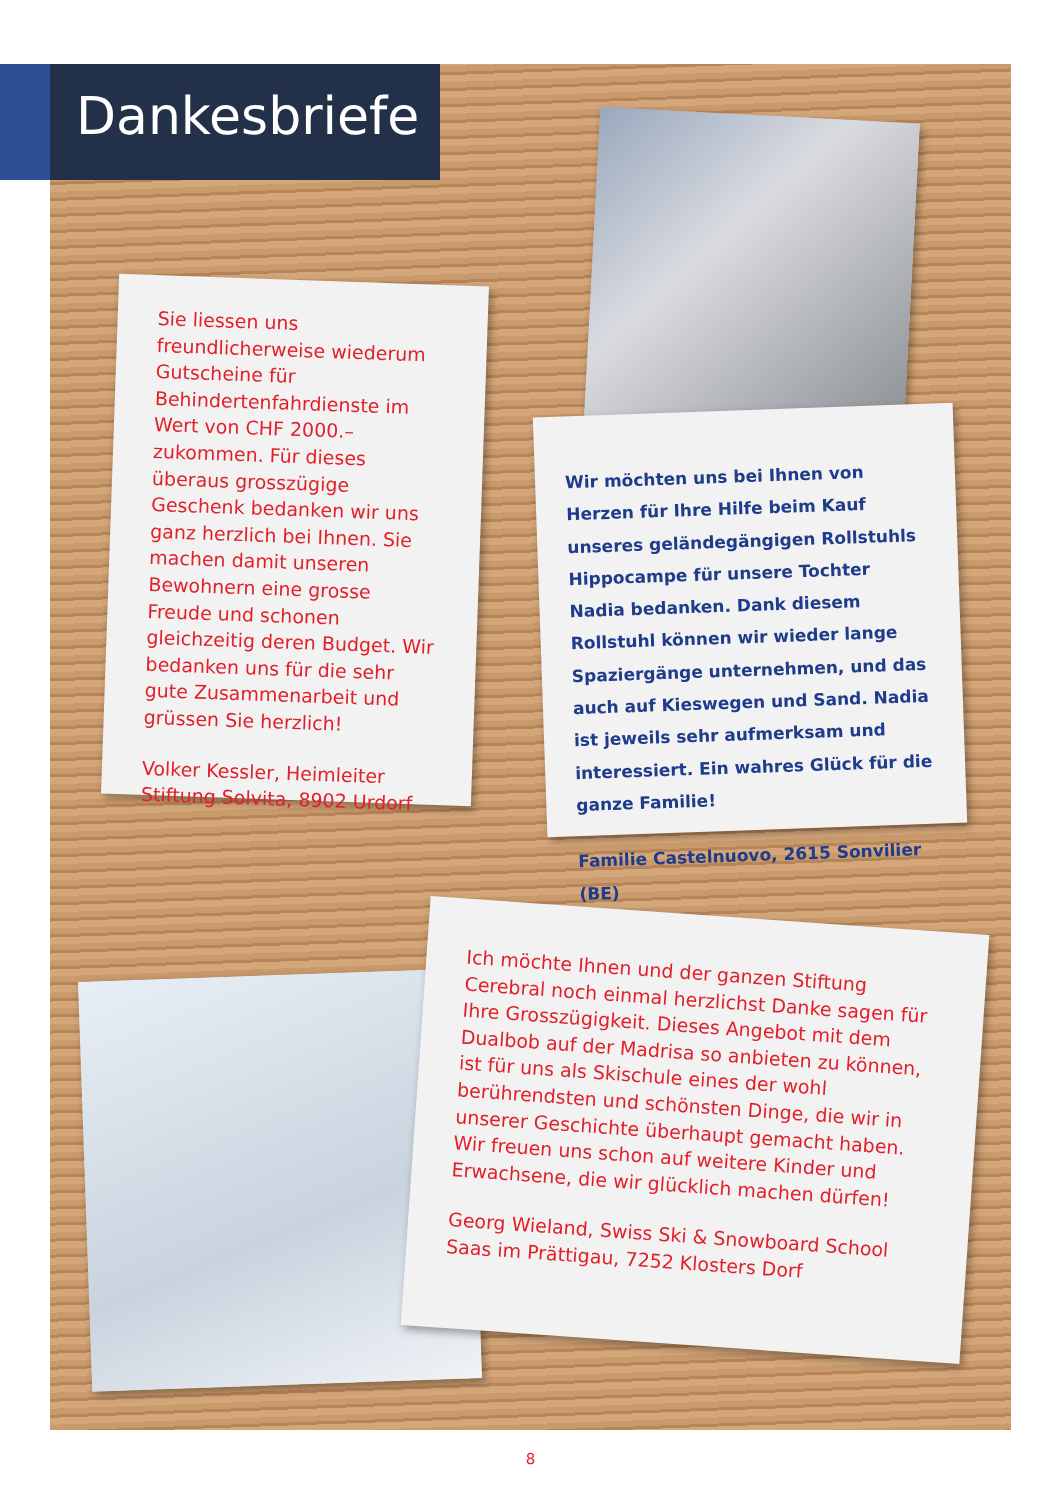Dankesbriefe
Sie liessen uns freundlicherweise wiederum Gutscheine für Behindertenfahrdienste im Wert von CHF 2000.– zukommen. Für dieses überaus grosszügige Geschenk bedanken wir uns ganz herzlich bei Ihnen. Sie machen damit unseren Bewohnern eine grosse Freude und schonen gleichzeitig deren Budget. Wir bedanken uns für die sehr gute Zusammenarbeit und grüssen Sie herzlich!
Volker Kessler, Heimleiter
Stiftung Solvita, 8902 Urdorf
Wir möchten uns bei Ihnen von Herzen für Ihre Hilfe beim Kauf unseres geländegängigen Rollstuhls Hippocampe für unsere Tochter Nadia bedanken. Dank diesem Rollstuhl können wir wieder lange Spaziergänge unternehmen, und das auch auf Kieswegen und Sand. Nadia ist jeweils sehr aufmerksam und interessiert. Ein wahres Glück für die ganze Familie!
Familie Castelnuovo, 2615 Sonvilier (BE)
Ich möchte Ihnen und der ganzen Stiftung Cerebral noch einmal herzlichst Danke sagen für Ihre Grosszügigkeit. Dieses Angebot mit dem Dualbob auf der Madrisa so anbieten zu können, ist für uns als Skischule eines der wohl berührendsten und schönsten Dinge, die wir in unserer Geschichte überhaupt gemacht haben. Wir freuen uns schon auf weitere Kinder und Erwachsene, die wir glücklich machen dürfen!
Georg Wieland, Swiss Ski & Snowboard School Saas im Prättigau, 7252 Klosters Dorf
8